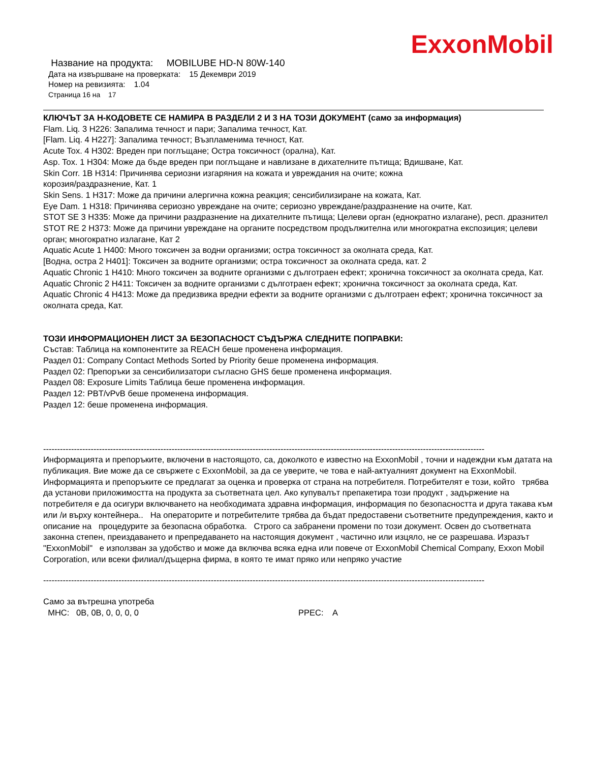ExxonMobil
Название на продукта: MOBILUBE HD-N 80W-140
Дата на извършване на проверката: 15 Декември 2019
Номер на ревизията: 1.04
Страница 16 на 17
КЛЮЧЪТ ЗА Н-КОДОВЕТЕ СЕ НАМИРА В РАЗДЕЛИ 2 И 3 НА ТОЗИ ДОКУМЕНТ (само за информация)
Flam. Liq. 3 H226: Запалима течност и пари; Запалима течност, Кат.
[Flam. Liq. 4 H227]: Запалима течност; Възпламенима течност, Кат.
Acute Tox. 4 H302: Вреден при поглъщане; Остра токсичност (орална), Кат.
Asp. Tox. 1 H304: Може да бъде вреден при поглъщане и навлизане в дихателните пътища; Вдишване, Кат.
Skin Corr. 1B H314: Причинява сериозни изгаряния на кожата и увреждания на очите; кожна
корозия/раздразнение, Кат. 1
Skin Sens. 1 H317: Може да причини алергична кожна реакция; сенсибилизиране на кожата, Кат.
Eye Dam. 1 H318: Причинява сериозно увреждане на очите; сериозно увреждане/раздразнение на очите, Кат.
STOT SE 3 H335: Може да причини раздразнение на дихателните пътища; Целеви орган (еднократно излагане), респ. дразнител
STOT RE 2 H373: Може да причини увреждане на органите посредством продължителна или многократна експозиция; целеви орган; многократно излагане, Кат 2
Aquatic Acute 1 H400: Много токсичен за водни организми; остра токсичност за околната среда, Кат.
[Водна, остра 2 H401]: Токсичен за водните организми; остра токсичност за околната среда, кат. 2
Aquatic Chronic 1 H410: Много токсичен за водните организми с дълготраен ефект; хронична токсичност за околната среда, Кат.
Aquatic Chronic 2 H411: Токсичен за водните организми с дълготраен ефект; хронична токсичност за околната среда, Кат.
Aquatic Chronic 4 H413: Може да предизвика вредни ефекти за водните организми с дълготраен ефект; хронична токсичност за околната среда, Кат.
ТОЗИ ИНФОРМАЦИОНЕН ЛИСТ ЗА БЕЗОПАСНОСТ СЪДЪРЖА СЛЕДНИТЕ ПОПРАВКИ:
Състав: Таблица на компонентите за REACH беше променена информация.
Раздел 01: Company Contact Methods Sorted by Priority беше променена информация.
Раздел 02: Препоръки за сенсибилизатори съгласно GHS беше променена информация.
Раздел 08: Exposure Limits Таблица беше променена информация.
Раздел 12: PBT/vPvB беше променена информация.
Раздел 12: беше променена информация.
--------------------------------------------------------------------------------------------------------------------------------------------------------------
Информацията и препоръките, включени в настоящото, са, доколкото е известно на ExxonMobil , точни и надеждни към датата на публикация. Вие може да се свържете с ExxonMobil, за да се уверите, че това е най-актуалният документ на ExxonMobil. Информацията и препоръките се предлагат за оценка и проверка от страна на потребителя. Потребителят е този, който трябва да установи приложимостта на продукта за съответната цел. Ако купувалът препакетира този продукт , задържение на потребителя е да осигури включването на необходимата здравна информация, информация по безопасността и друга такава към или /и върху контейнера.. На операторите и потребителите трябва да бъдат предоставени съответните предупреждения, както и описание на процедурите за безопасна обработка. Строго са забранени промени по този документ. Освен до съответната законна степен, преиздаването и препредаването на настоящия документ , частично или изцяло, не се разрешава. Изразът "ExxonMobil" е използван за удобство и може да включва всяка една или повече от ExxonMobil Chemical Company, Exxon Mobil Corporation, или всеки филиал/дъщерна фирма, в която те имат пряко или непряко участие
--------------------------------------------------------------------------------------------------------------------------------------------------------------
Само за вътрешна употреба
МНС: 0B, 0B, 0, 0, 0, 0 PPEC: A